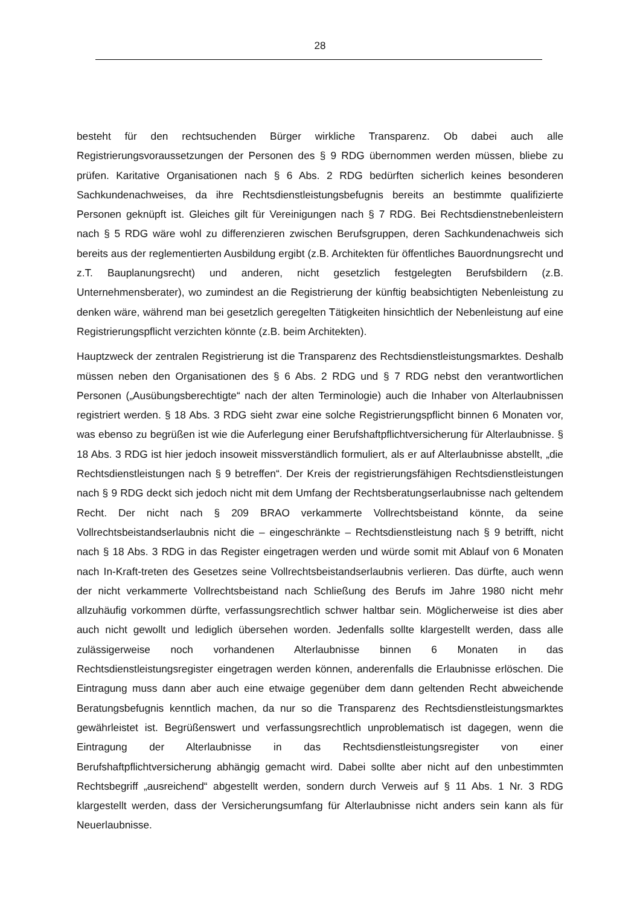28
besteht für den rechtsuchenden Bürger wirkliche Transparenz. Ob dabei auch alle Registrierungsvoraussetzungen der Personen des § 9 RDG übernommen werden müssen, bliebe zu prüfen. Karitative Organisationen nach § 6 Abs. 2 RDG bedürften sicherlich keines besonderen Sachkundenachweises, da ihre Rechtsdienstleistungsbefugnis bereits an bestimmte qualifizierte Personen geknüpft ist. Gleiches gilt für Vereinigungen nach § 7 RDG. Bei Rechtsdienstnebenleistern nach § 5 RDG wäre wohl zu differenzieren zwischen Berufsgruppen, deren Sachkundenachweis sich bereits aus der reglementierten Ausbildung ergibt (z.B. Architekten für öffentliches Bauordnungsrecht und z.T. Bauplanungsrecht) und anderen, nicht gesetzlich festgelegten Berufsbildern (z.B. Unternehmensberater), wo zumindest an die Registrierung der künftig beabsichtigten Nebenleistung zu denken wäre, während man bei gesetzlich geregelten Tätigkeiten hinsichtlich der Nebenleistung auf eine Registrierungspflicht verzichten könnte (z.B. beim Architekten).
Hauptzweck der zentralen Registrierung ist die Transparenz des Rechtsdienstleistungsmarktes. Deshalb müssen neben den Organisationen des § 6 Abs. 2 RDG und § 7 RDG nebst den verantwortlichen Personen („Ausübungsberechtigte“ nach der alten Terminologie) auch die Inhaber von Alterlaubnissen registriert werden. § 18 Abs. 3 RDG sieht zwar eine solche Registrierungspflicht binnen 6 Monaten vor, was ebenso zu begrüßen ist wie die Auferlegung einer Berufshaftpflichtversicherung für Alterlaubnisse. § 18 Abs. 3 RDG ist hier jedoch insoweit missverständlich formuliert, als er auf Alterlaubnisse abstellt, „die Rechtsdienstleistungen nach § 9 betreffen“. Der Kreis der registrierungsfähigen Rechtsdienstleistungen nach § 9 RDG deckt sich jedoch nicht mit dem Umfang der Rechtsberatungserlaubnisse nach geltendem Recht. Der nicht nach § 209 BRAO verkammerte Vollrechtsbeistand könnte, da seine Vollrechtsbeistandserlaubnis nicht die – eingeschränkte – Rechtsdienstleistung nach § 9 betrifft, nicht nach § 18 Abs. 3 RDG in das Register eingetragen werden und würde somit mit Ablauf von 6 Monaten nach In-Kraft-treten des Gesetzes seine Vollrechtsbeistandserlaubnis verlieren. Das dürfte, auch wenn der nicht verkammerte Vollrechtsbeistand nach Schließung des Berufs im Jahre 1980 nicht mehr allzuhäufig vorkommen dürfte, verfassungsrechtlich schwer haltbar sein. Möglicherweise ist dies aber auch nicht gewollt und lediglich übersehen worden. Jedenfalls sollte klargestellt werden, dass alle zulässigerweise noch vorhandenen Alterlaubnisse binnen 6 Monaten in das Rechtsdienstleistungsregister eingetragen werden können, anderenfalls die Erlaubnisse erlöschen. Die Eintragung muss dann aber auch eine etwaige gegenüber dem dann geltenden Recht abweichende Beratungsbefugnis kenntlich machen, da nur so die Transparenz des Rechtsdienstleistungsmarktes gewährleistet ist. Begrüßenswert und verfassungsrechtlich unproblematisch ist dagegen, wenn die Eintragung der Alterlaubnisse in das Rechtsdienstleistungsregister von einer Berufshaftpflichtversicherung abhängig gemacht wird. Dabei sollte aber nicht auf den unbestimmten Rechtsbegriff „ausreichend“ abgestellt werden, sondern durch Verweis auf § 11 Abs. 1 Nr. 3 RDG klargestellt werden, dass der Versicherungsumfang für Alterlaubnisse nicht anders sein kann als für Neuerlaubnisse.